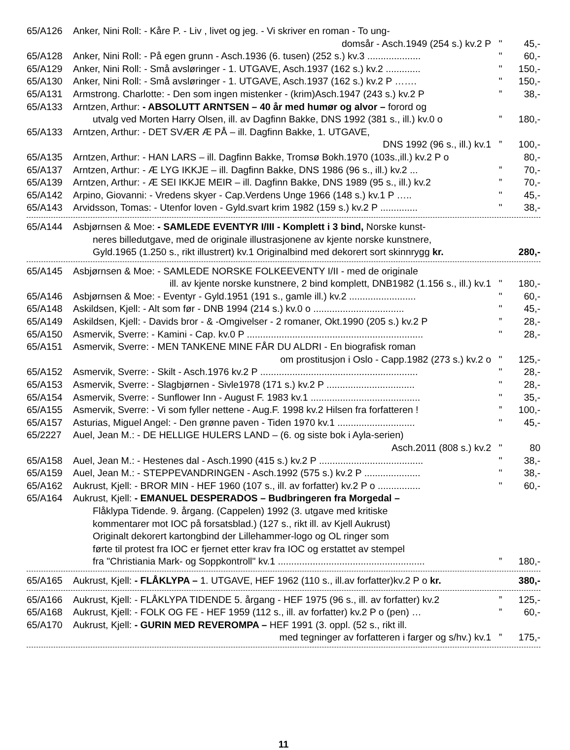65/A126 Anker, Nini Roll: - Kåre P. - Liv , livet og jeg. - Vi skriver en roman - To ung-
domsår - Asch.1949 (254 s.) kv.2 P " 45,-
65/A128 Anker, Nini Roll: - På egen grunn - Asch.1936 (6. tusen) (252 s.) kv.3 .................... " 60,-
65/A129 Anker, Nini Roll: - Små avsløringer - 1. UTGAVE, Asch.1937 (162 s.) kv.2 ............. " 150,-
65/A130 Anker, Nini Roll: - Små avsløringer - 1. UTGAVE, Asch.1937 (162 s.) kv.2 P ……. " 150,-
65/A131 Armstrong. Charlotte: - Den som ingen mistenker - (krim)Asch.1947 (243 s.) kv.2 P” 38,-
65/A133 Arntzen, Arthur: - ABSOLUTT ARNTSEN – 40 år med humør og alvor – forord og
utvalg ved Morten Harry Olsen, ill. av Dagfinn Bakke, DNS 1992 (381 s., ill.) kv.0 o” 180,-
65/A133 Arntzen, Arthur: - DET SVÆR Æ PÅ – ill. Dagfinn Bakke, 1. UTGAVE,
DNS 1992 (96 s., ill.) kv.1” 100,-
65/A135 Arntzen, Arthur: - HAN LARS – ill. Dagfinn Bakke, Tromsø Bokh.1970 (103s.,ill.) kv.2 P o 80,-
65/A137 Arntzen, Arthur: - Æ LYG IKKJE – ill. Dagfinn Bakke, DNS 1986 (96 s., ill.) kv.2 ...” 70,-
65/A139 Arntzen, Arthur: - Æ SEI IKKJE MEIR – ill. Dagfinn Bakke, DNS 1989 (95 s., ill.) kv.2” 70,-
65/A142 Arpino, Giovanni: - Vredens skyer - Cap.Verdens Unge 1966 (148 s.) kv.1 P ….. " 45,-
65/A143 Arvidsson, Tomas: - Utenfor loven - Gyld.svart krim 1982 (159 s.) kv.2 P .............. " 38,-
65/A144 Asbjørnsen & Moe: - SAMLEDE EVENTYR I/III - Komplett i 3 bind, Norske kunst-
neres billedutgave, med de originale illustrasjonene av kjente norske kunstnere,
Gyld.1965 (1.250 s., rikt illustrert) kv.1 Originalbind med dekorert sort skinnrygg kr. 280,-
65/A145 Asbjørnsen & Moe: - SAMLEDE NORSKE FOLKEEVENTY I/II - med de originale
ill. av kjente norske kunstnere, 2 bind komplett, DNB1982 (1.156 s., ill.) kv.1 " 180,-
65/A146 Asbjørnsen & Moe: - Eventyr - Gyld.1951 (191 s., gamle ill.) kv.2 ......................... " 60,-
65/A148 Askildsen, Kjell: - Alt som før - DNB 1994 (214 s.) kv.0 o .................................. " 45,-
65/A149 Askildsen, Kjell: - Davids bror - & -Omgivelser - 2 romaner, Okt.1990 (205 s.) kv.2 P” 28,-
65/A150 Asmervik, Sverre: - Kamini - Cap. kv.0 P .................................................................. " 28,-
65/A151 Asmervik, Sverre: - MEN TANKENE MINE FÅR DU ALDRI - En biografisk roman
om prostitusjon i Oslo - Capp.1982 (273 s.) kv.2 o " 125,-
65/A152 Asmervik, Sverre: - Skilt - Asch.1976 kv.2 P ........................................................... " 28,-
65/A153 Asmervik, Sverre: - Slagbjørnen - Sivle1978 (171 s.) kv.2 P ................................. " 28,-
65/A154 Asmervik, Sverre: - Sunflower Inn - August F. 1983 kv.1 ......................................... " 35,-
65/A155 Asmervik, Sverre: - Vi som fyller nettene - Aug.F. 1998 kv.2 Hilsen fra forfatteren !” 100,-
65/A157 Asturias, Miguel Angel: - Den grønne paven - Tiden 1970 kv.1 ............................. " 45,-
65/2227 Auel, Jean M.: - DE HELLIGE HULERS LAND – (6. og siste bok i Ayla-serien)
Asch.2011 (808 s.) kv.2 " 80
65/A158 Auel, Jean M.: - Hestenes dal - Asch.1990 (415 s.) kv.2 P ....................................... " 38,-
65/A159 Auel, Jean M.: - STEPPEVANDRINGEN - Asch.1992 (575 s.) kv.2 P ..................... " 38,-
65/A162 Aukrust, Kjell: - BROR MIN - HEF 1960 (107 s., ill. av forfatter) kv.2 P o ................ " 60,-
65/A164 Aukrust, Kjell: - EMANUEL DESPERADOS – Budbringeren fra Morgedal –
Flåklypa Tidende. 9. årgang. (Cappelen) 1992 (3. utgave med kritiske
kommentarer mot IOC på forsatsblad.) (127 s., rikt ill. av Kjell Aukrust)
Originalt dekorert kartongbind der Lillehammer-logo og OL ringer som
førte til protest fra IOC er fjernet etter krav fra IOC og erstattet av stempel
fra "Christiania Mark- og Soppkontroll" kv.1 .......................................................” 180,-
65/A165 Aukrust, Kjell: - FLÅKLYPA – 1. UTGAVE, HEF 1962 (110 s., ill.av forfatter)kv.2 P o kr. 380,-
65/A166 Aukrust, Kjell: - FLÅKLYPA TIDENDE 5. årgang - HEF 1975 (96 s., ill. av forfatter) kv.2” 125,-
65/A168 Aukrust, Kjell: - FOLK OG FE - HEF 1959 (112 s., ill. av forfatter) kv.2 P o (pen) …” 60,-
65/A170 Aukrust, Kjell: - GURIN MED REVEROMPA – HEF 1991 (3. oppl. (52 s., rikt ill.
med tegninger av forfatteren i farger og s/hv.) kv.1” 175,-
11